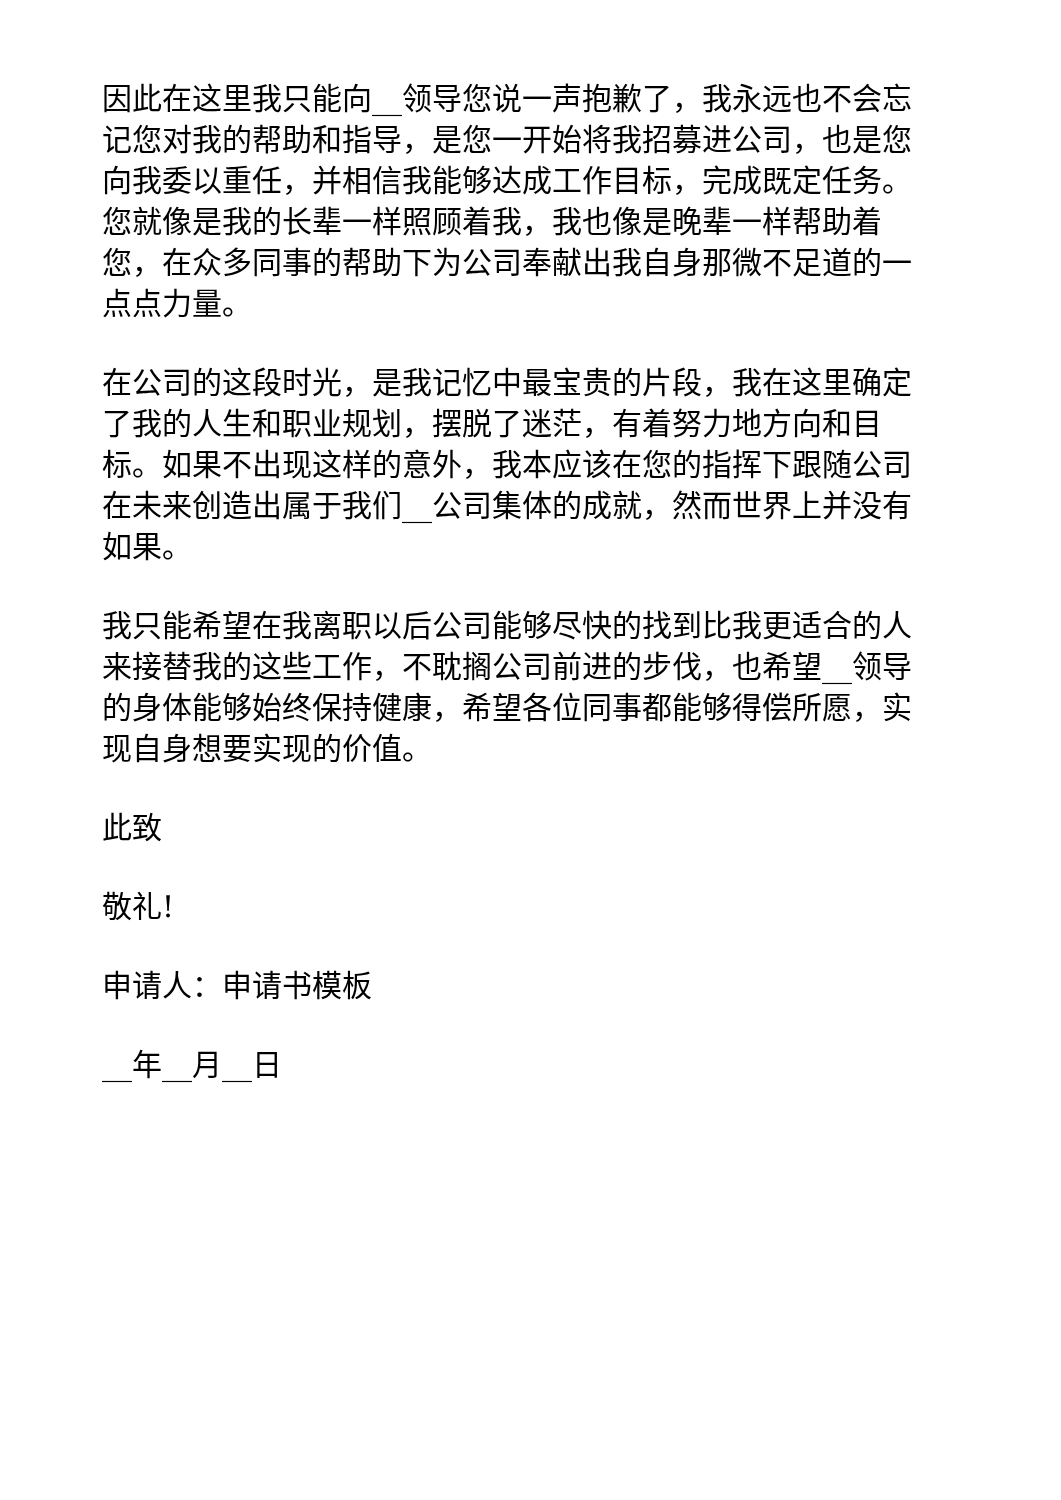因此在这里我只能向__领导您说一声抱歉了，我永远也不会忘记您对我的帮助和指导，是您一开始将我招募进公司，也是您向我委以重任，并相信我能够达成工作目标，完成既定任务。您就像是我的长辈一样照顾着我，我也像是晚辈一样帮助着您，在众多同事的帮助下为公司奉献出我自身那微不足道的一点点力量。
在公司的这段时光，是我记忆中最宝贵的片段，我在这里确定了我的人生和职业规划，摆脱了迷茫，有着努力地方向和目标。如果不出现这样的意外，我本应该在您的指挥下跟随公司在未来创造出属于我们__公司集体的成就，然而世界上并没有如果。
我只能希望在我离职以后公司能够尽快的找到比我更适合的人来接替我的这些工作，不耽搁公司前进的步伐，也希望__领导的身体能够始终保持健康，希望各位同事都能够得偿所愿，实现自身想要实现的价值。
此致
敬礼!
申请人：申请书模板
__年__月__日